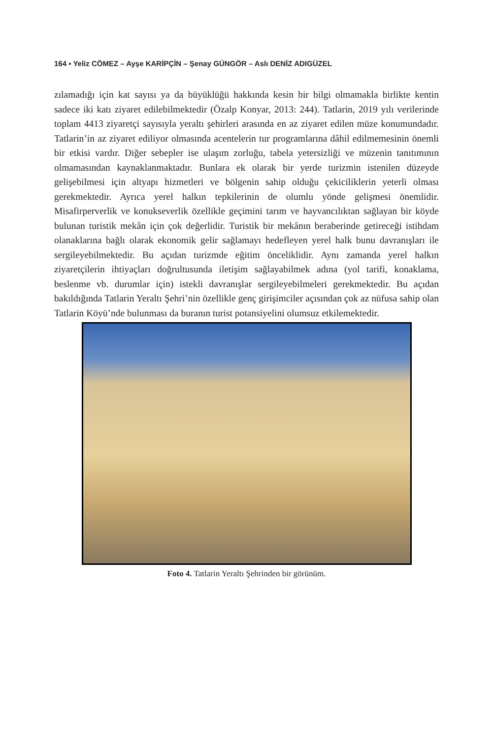164 ▪ Yeliz CÖMEZ – Ayşe KARİPÇİN – Şenay GÜNGÖR – Aslı DENİZ ADIGÜZEL
zılamadığı için kat sayısı ya da büyüklüğü hakkında kesin bir bilgi olmamakla birlikte kentin sadece iki katı ziyaret edilebilmektedir (Özalp Konyar, 2013: 244). Tatlarin, 2019 yılı verilerinde toplam 4413 ziyaretçi sayısıyla yeraltı şehirleri arasında en az ziyaret edilen müze konumundadır. Tatlarin’in az ziyaret ediliyor olmasında acentelerin tur programlarına dâhil edilmemesinin önemli bir etkisi vardır. Diğer sebepler ise ulaşım zorluğu, tabela yetersizliği ve müzenin tanıtımının olmamasından kaynaklanmaktadır. Bunlara ek olarak bir yerde turizmin istenilen düzeyde gelişebilmesi için altyapı hizmetleri ve bölgenin sahip olduğu çekiciliklerin yeterli olması gerekmektedir. Ayrıca yerel halkın tepkilerinin de olumlu yönde gelişmesi önemlidir. Misafirperverlik ve konukseverlik özellikle geçimini tarım ve hayvancılıktan sağlayan bir köyde bulunan turistik mekân için çok değerlidir. Turistik bir mekânın beraberinde getireceği istihdam olanaklarına bağlı olarak ekonomik gelir sağlamayı hedefleyen yerel halk bunu davranışları ile sergileyebilmektedir. Bu açıdan turizmde eğitim önceliklidir. Aynı zamanda yerel halkın ziyaretçilerin ihtiyaçları doğrultusunda iletişim sağlayabilmek adına (yol tarifi, konaklama, beslenme vb. durumlar için) istekli davranışlar sergileyebilmeleri gerekmektedir. Bu açıdan bakıldığında Tatlarin Yeraltı Şehri’nin özellikle genç girişimciler açısından çok az nüfusa sahip olan Tatlarin Köyü’nde bulunması da buranın turist potansiyelini olumsuz etkilemektedir.
Foto 4. Tatlarin Yeraltı Şehrinden bir görünüm.